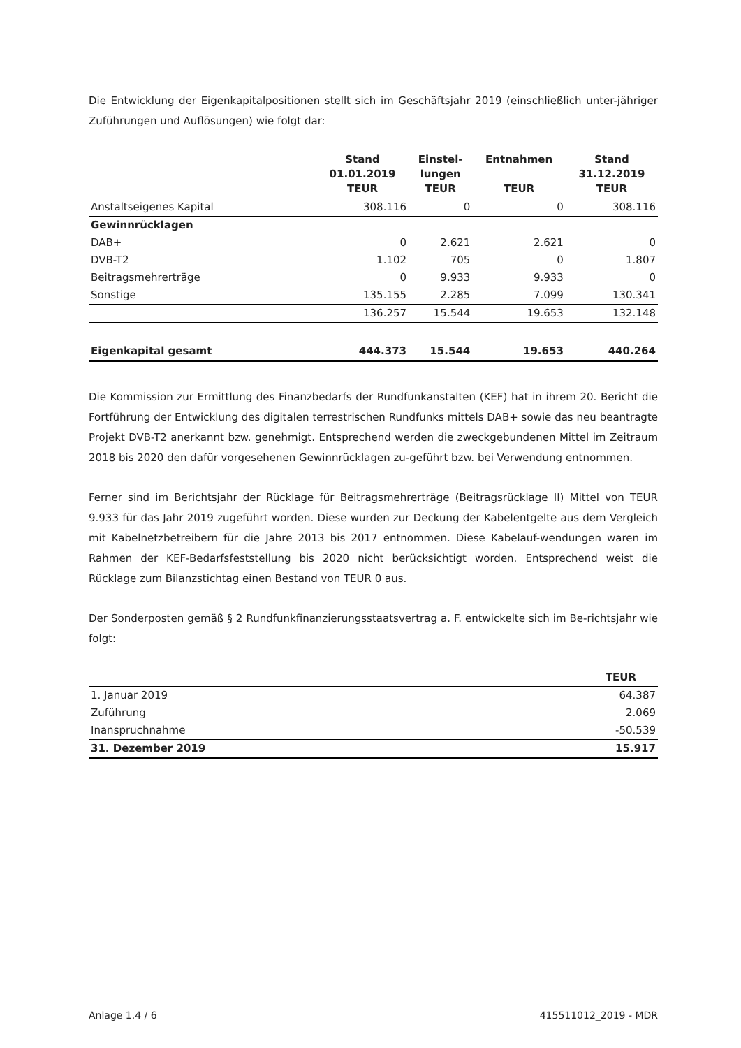Die Entwicklung der Eigenkapitalpositionen stellt sich im Geschäftsjahr 2019 (einschließlich unter-jähriger Zuführungen und Auflösungen) wie folgt dar:
| | Stand 01.01.2019 TEUR | Einstel- lungen TEUR | Entnahmen TEUR | Stand 31.12.2019 TEUR |
| --- | --- | --- | --- | --- |
| Anstaltseigenes Kapital | 308.116 | 0 | 0 | 308.116 |
| Gewinnrücklagen | | | | |
| DAB+ | 0 | 2.621 | 2.621 | 0 |
| DVB-T2 | 1.102 | 705 | 0 | 1.807 |
| Beitragsmehrerträge | 0 | 9.933 | 9.933 | 0 |
| Sonstige | 135.155 | 2.285 | 7.099 | 130.341 |
| | 136.257 | 15.544 | 19.653 | 132.148 |
| Eigenkapital gesamt | 444.373 | 15.544 | 19.653 | 440.264 |
Die Kommission zur Ermittlung des Finanzbedarfs der Rundfunkanstalten (KEF) hat in ihrem 20. Bericht die Fortführung der Entwicklung des digitalen terrestrischen Rundfunks mittels DAB+ sowie das neu beantragte Projekt DVB-T2 anerkannt bzw. genehmigt. Entsprechend werden die zweckgebundenen Mittel im Zeitraum 2018 bis 2020 den dafür vorgesehenen Gewinnrücklagen zu-geführt bzw. bei Verwendung entnommen.
Ferner sind im Berichtsjahr der Rücklage für Beitragsmehrerträge (Beitragsrücklage II) Mittel von TEUR 9.933 für das Jahr 2019 zugeführt worden. Diese wurden zur Deckung der Kabelentgelte aus dem Vergleich mit Kabelnetzbetreibern für die Jahre 2013 bis 2017 entnommen. Diese Kabelauf-wendungen waren im Rahmen der KEF-Bedarfsfeststellung bis 2020 nicht berücksichtigt worden. Entsprechend weist die Rücklage zum Bilanzstichtag einen Bestand von TEUR 0 aus.
Der Sonderposten gemäß § 2 Rundfunkfinanzierungsstaatsvertrag a. F. entwickelte sich im Be-richtsjahr wie folgt:
| | TEUR |
| --- | --- |
| 1. Januar 2019 | 64.387 |
| Zuführung | 2.069 |
| Inanspruchnahme | -50.539 |
| 31. Dezember 2019 | 15.917 |
Anlage 1.4 / 6 415511012_2019 - MDR